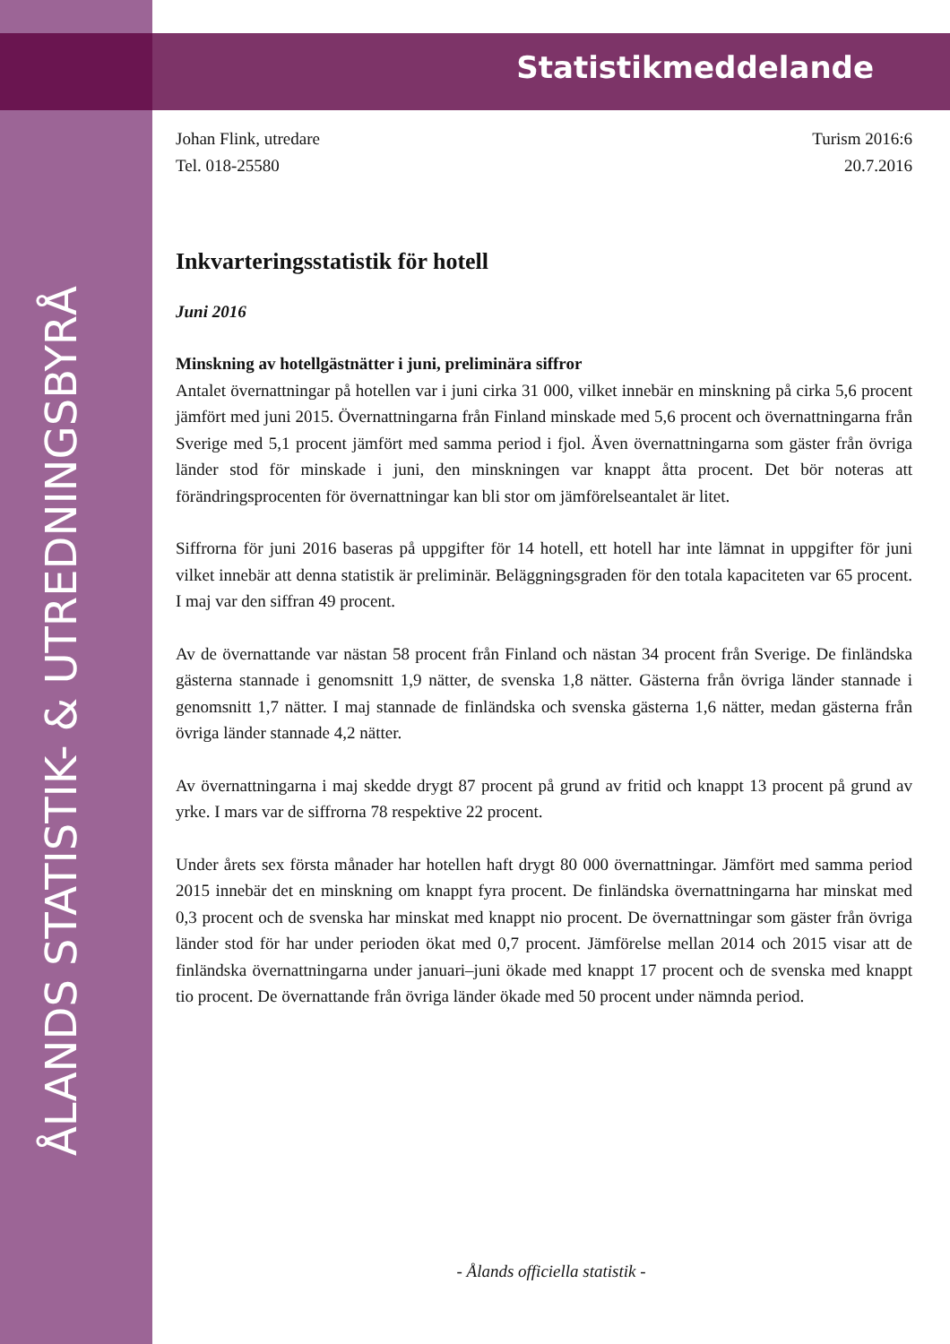Statistikmeddelande
ÅLANDS STATISTIK- & UTREDNINGSBYRÅ
Johan Flink, utredare
Tel. 018-25580
Turism 2016:6
20.7.2016
Inkvarteringsstatistik för hotell
Juni 2016
Minskning av hotellgästnätter i juni, preliminära siffror
Antalet övernattningar på hotellen var i juni cirka 31 000, vilket innebär en minskning på cirka 5,6 procent jämfört med juni 2015. Övernattningarna från Finland minskade med 5,6 procent och övernattningarna från Sverige med 5,1 procent jämfört med samma period i fjol. Även övernattningarna som gäster från övriga länder stod för minskade i juni, den minskningen var knappt åtta procent. Det bör noteras att förändringsprocenten för övernattningar kan bli stor om jämförelseantalet är litet.
Siffrorna för juni 2016 baseras på uppgifter för 14 hotell, ett hotell har inte lämnat in uppgifter för juni vilket innebär att denna statistik är preliminär. Beläggningsgraden för den totala kapaciteten var 65 procent. I maj var den siffran 49 procent.
Av de övernattande var nästan 58 procent från Finland och nästan 34 procent från Sverige. De finländska gästerna stannade i genomsnitt 1,9 nätter, de svenska 1,8 nätter. Gästerna från övriga länder stannade i genomsnitt 1,7 nätter. I maj stannade de finländska och svenska gästerna 1,6 nätter, medan gästerna från övriga länder stannade 4,2 nätter.
Av övernattningarna i maj skedde drygt 87 procent på grund av fritid och knappt 13 procent på grund av yrke. I mars var de siffrorna 78 respektive 22 procent.
Under årets sex första månader har hotellen haft drygt 80 000 övernattningar. Jämfört med samma period 2015 innebär det en minskning om knappt fyra procent. De finländska övernattningarna har minskat med 0,3 procent och de svenska har minskat med knappt nio procent. De övernattningar som gäster från övriga länder stod för har under perioden ökat med 0,7 procent. Jämförelse mellan 2014 och 2015 visar att de finländska övernattningarna under januari–juni ökade med knappt 17 procent och de svenska med knappt tio procent. De övernattande från övriga länder ökade med 50 procent under nämnda period.
- Ålands officiella statistik -